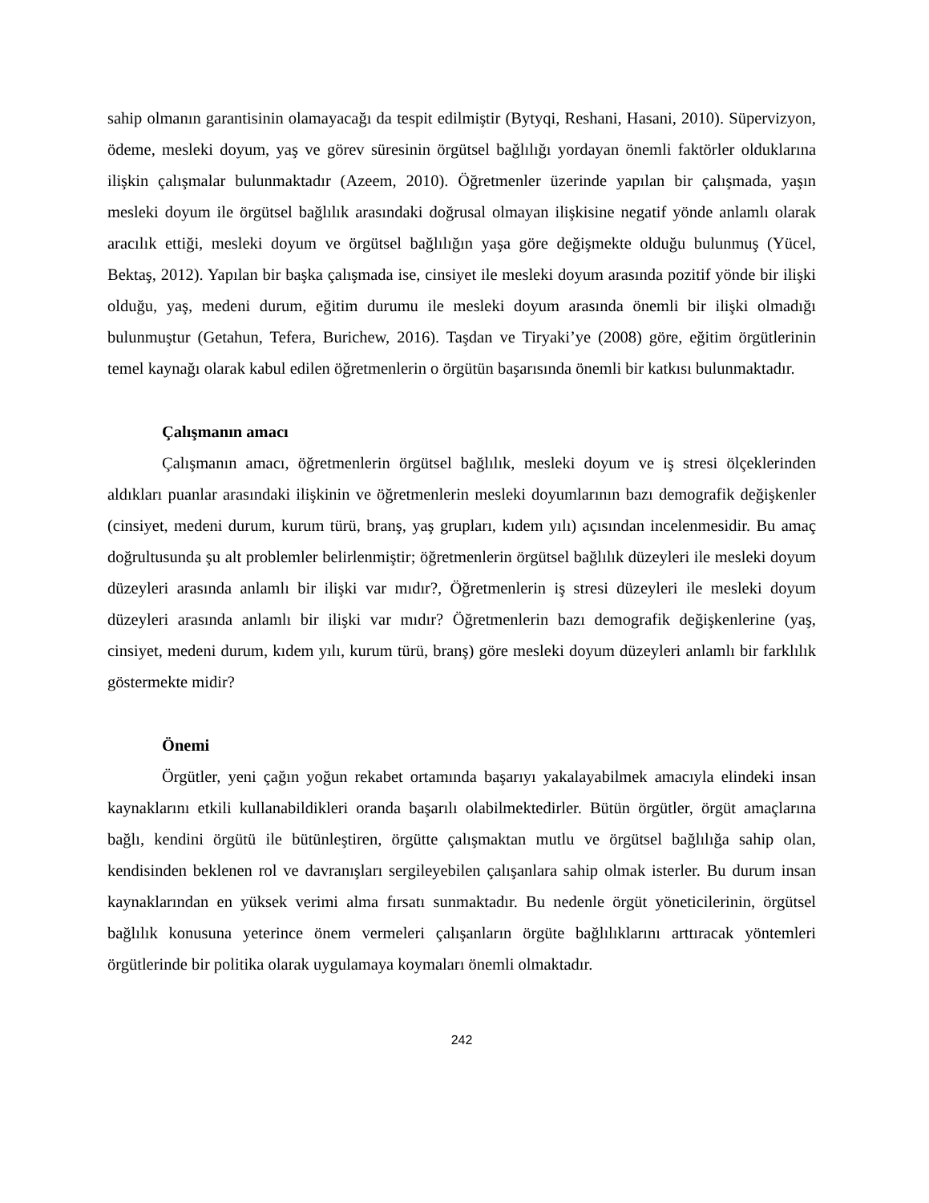sahip olmanın garantisinin olamayacağı da tespit edilmiştir (Bytyqi, Reshani, Hasani, 2010). Süpervizyon, ödeme, mesleki doyum, yaş ve görev süresinin örgütsel bağlılığı yordayan önemli faktörler olduklarına ilişkin çalışmalar bulunmaktadır (Azeem, 2010). Öğretmenler üzerinde yapılan bir çalışmada, yaşın mesleki doyum ile örgütsel bağlılık arasındaki doğrusal olmayan ilişkisine negatif yönde anlamlı olarak aracılık ettiği, mesleki doyum ve örgütsel bağlılığın yaşa göre değişmekte olduğu bulunmuş (Yücel, Bektaş, 2012). Yapılan bir başka çalışmada ise, cinsiyet ile mesleki doyum arasında pozitif yönde bir ilişki olduğu, yaş, medeni durum, eğitim durumu ile mesleki doyum arasında önemli bir ilişki olmadığı bulunmuştur (Getahun, Tefera, Burichew, 2016). Taşdan ve Tiryaki’ye (2008) göre, eğitim örgütlerinin temel kaynağı olarak kabul edilen öğretmenlerin o örgütün başarısında önemli bir katkısı bulunmaktadır.
Çalışmanın amacı
Çalışmanın amacı, öğretmenlerin örgütsel bağlılık, mesleki doyum ve iş stresi ölçeklerinden aldıkları puanlar arasındaki ilişkinin ve öğretmenlerin mesleki doyumlarının bazı demografik değişkenler (cinsiyet, medeni durum, kurum türü, branş, yaş grupları, kıdem yılı) açısından incelenmesidir. Bu amaç doğrultusunda şu alt problemler belirlenmiştir; öğretmenlerin örgütsel bağlılık düzeyleri ile mesleki doyum düzeyleri arasında anlamlı bir ilişki var mıdır?, Öğretmenlerin iş stresi düzeyleri ile mesleki doyum düzeyleri arasında anlamlı bir ilişki var mıdır? Öğretmenlerin bazı demografik değişkenlerine (yaş, cinsiyet, medeni durum, kıdem yılı, kurum türü, branş) göre mesleki doyum düzeyleri anlamlı bir farklılık göstermekte midir?
Önemi
Örgütler, yeni çağın yoğun rekabet ortamında başarıyı yakalayabilmek amacıyla elindeki insan kaynaklarını etkili kullanabildikleri oranda başarılı olabilmektedirler. Bütün örgütler, örgüt amaçlarına bağlı, kendini örgütü ile bütünleştiren, örgütte çalışmaktan mutlu ve örgütsel bağlılığa sahip olan, kendisinden beklenen rol ve davranışları sergileyebilen çalışanlara sahip olmak isterler. Bu durum insan kaynaklarından en yüksek verimi alma fırsatı sunmaktadır. Bu nedenle örgüt yöneticilerinin, örgütsel bağlılık konusuna yeterince önem vermeleri çalışanların örgüte bağlılıklarını arttıracak yöntemleri örgütlerinde bir politika olarak uygulamaya koymaları önemli olmaktadır.
242